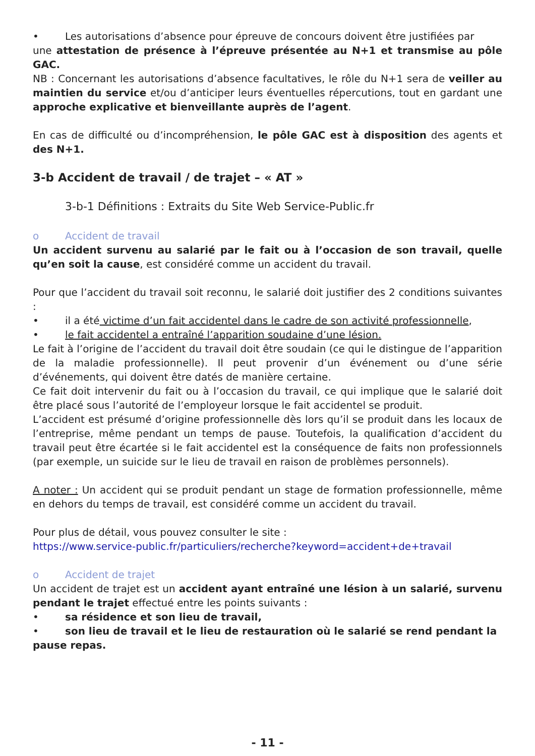• Les autorisations d’absence pour épreuve de concours doivent être justifiées par
une attestation de présence à l’épreuve présentée au N+1 et transmise au pôle GAC.
NB : Concernant les autorisations d’absence facultatives, le rôle du N+1 sera de veiller au maintien du service et/ou d’anticiper leurs éventuelles répercutions, tout en gardant une approche explicative et bienveillante auprès de l’agent.
En cas de difficulté ou d’incompréhension, le pôle GAC est à disposition des agents et des N+1.
3-b Accident de travail / de trajet – « AT »
3-b-1 Définitions : Extraits du Site Web Service-Public.fr
o Accident de travail
Un accident survenu au salarié par le fait ou à l’occasion de son travail, quelle qu’en soit la cause, est considéré comme un accident du travail.
Pour que l’accident du travail soit reconnu, le salarié doit justifier des 2 conditions suivantes :
• il a été victime d’un fait accidentel dans le cadre de son activité professionnelle,
• le fait accidentel a entraîné l’apparition soudaine d’une lésion.
Le fait à l’origine de l’accident du travail doit être soudain (ce qui le distingue de l’apparition de la maladie professionnelle). Il peut provenir d’un événement ou d’une série d’événements, qui doivent être datés de manière certaine.
Ce fait doit intervenir du fait ou à l’occasion du travail, ce qui implique que le salarié doit être placé sous l’autorité de l’employeur lorsque le fait accidentel se produit.
L’accident est présumé d’origine professionnelle dès lors qu’il se produit dans les locaux de l’entreprise, même pendant un temps de pause. Toutefois, la qualification d’accident du travail peut être écartée si le fait accidentel est la conséquence de faits non professionnels (par exemple, un suicide sur le lieu de travail en raison de problèmes personnels).
A noter : Un accident qui se produit pendant un stage de formation professionnelle, même en dehors du temps de travail, est considéré comme un accident du travail.
Pour plus de détail, vous pouvez consulter le site :
https://www.service-public.fr/particuliers/recherche?keyword=accident+de+travail
o Accident de trajet
Un accident de trajet est un accident ayant entraîné une lésion à un salarié, survenu pendant le trajet effectué entre les points suivants :
• sa résidence et son lieu de travail,
• son lieu de travail et le lieu de restauration où le salarié se rend pendant la
pause repas.
- 11 -